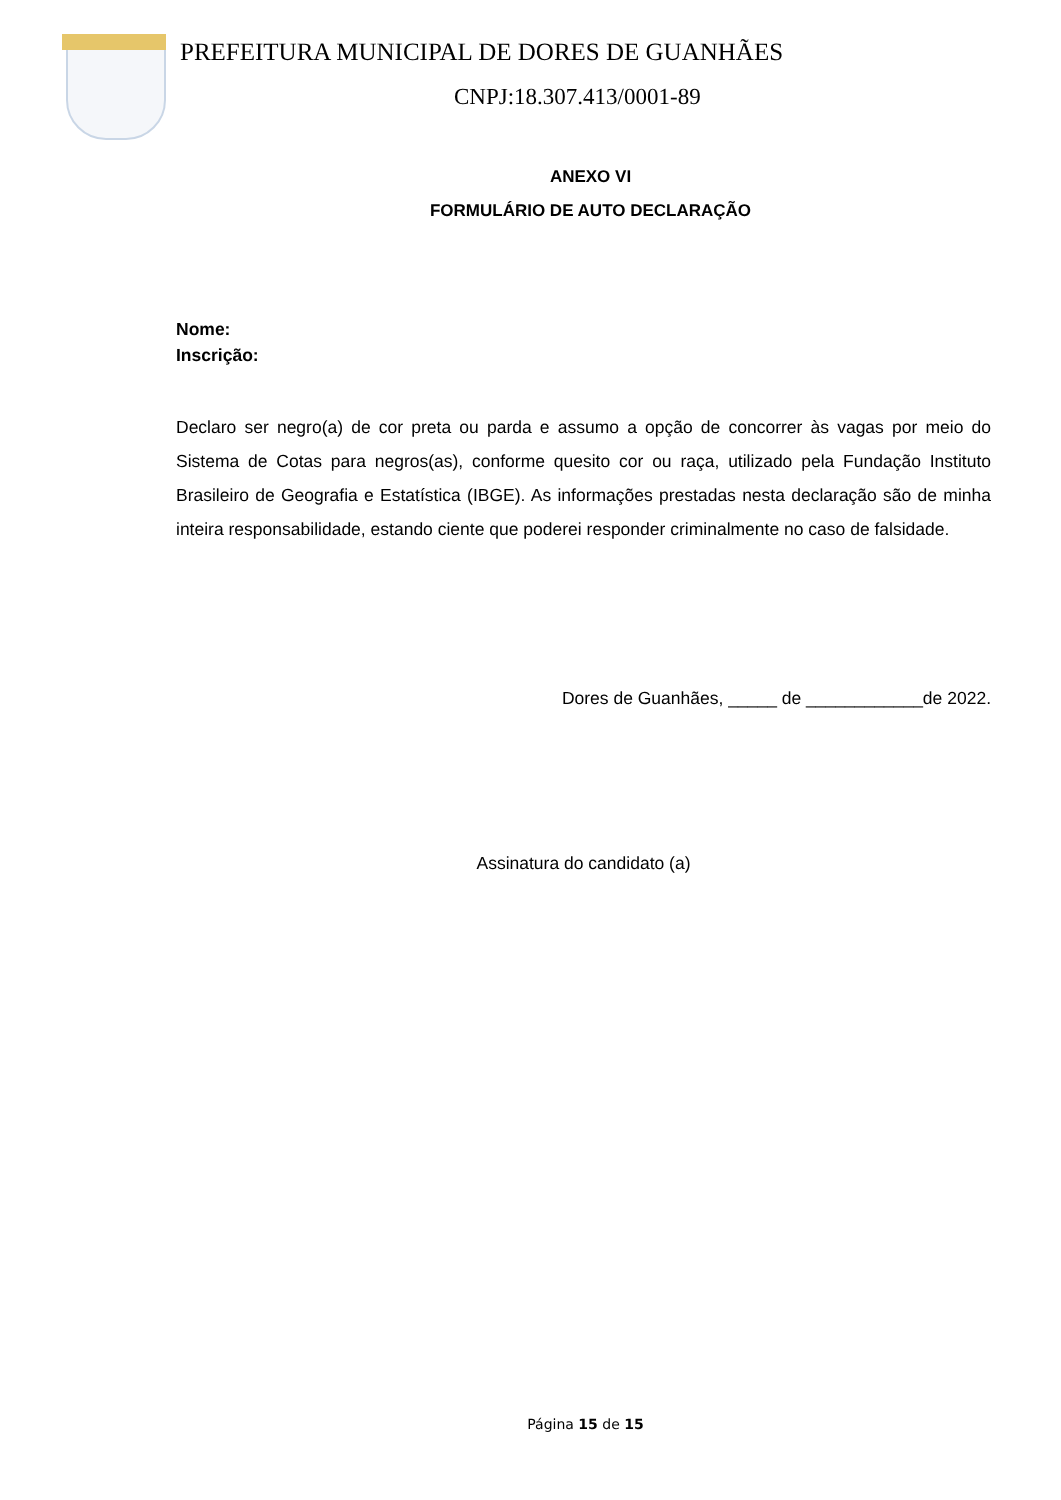PREFEITURA MUNICIPAL DE DORES DE GUANHÃES
CNPJ:18.307.413/0001-89
ANEXO VI
FORMULÁRIO DE AUTO DECLARAÇÃO
Nome:
Inscrição:
Declaro ser negro(a) de cor preta ou parda e assumo a opção de concorrer às vagas por meio do Sistema de Cotas para negros(as), conforme quesito cor ou raça, utilizado pela Fundação Instituto Brasileiro de Geografia e Estatística (IBGE). As informações prestadas nesta declaração são de minha inteira responsabilidade, estando ciente que poderei responder criminalmente no caso de falsidade.
Dores de Guanhães, _____ de ____________de 2022.
Assinatura do candidato (a)
Página 15 de 15